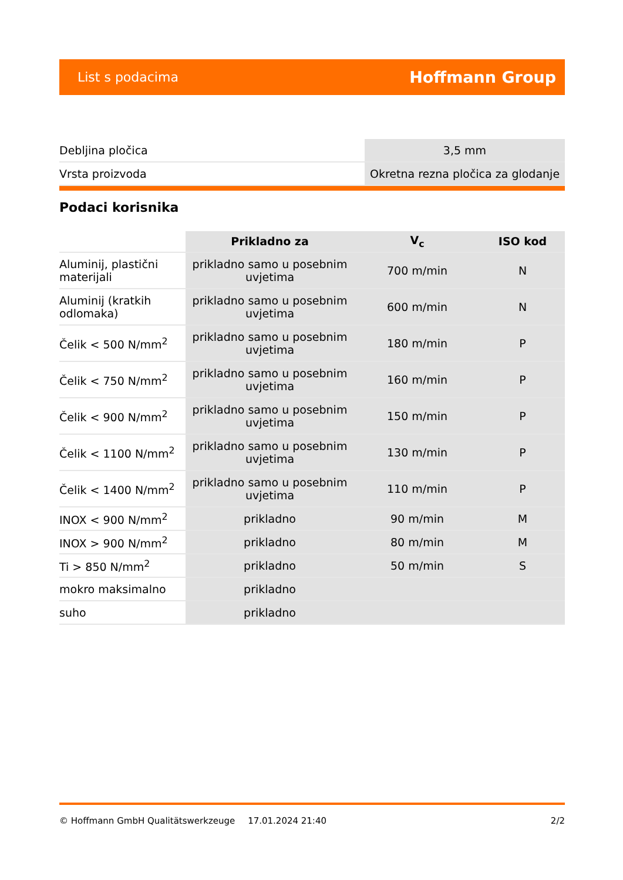List s podacima Hoffmann Group
| Debljina pločica | 3,5 mm |
| Vrsta proizvoda | Okretna rezna pločica za glodanje |
Podaci korisnika
| | Prikladno za | V<sub>c</sub> | ISO kod |
| --- | --- | --- | --- |
| Aluminij, plastični materijali | prikladno samo u posebnim uvjetima | 700 m/min | N |
| Aluminij (kratkih odlomaka) | prikladno samo u posebnim uvjetima | 600 m/min | N |
| Čelik < 500 N/mm<sup>2</sup> | prikladno samo u posebnim uvjetima | 180 m/min | P |
| Čelik < 750 N/mm<sup>2</sup> | prikladno samo u posebnim uvjetima | 160 m/min | P |
| Čelik < 900 N/mm<sup>2</sup> | prikladno samo u posebnim uvjetima | 150 m/min | P |
| Čelik < 1100 N/mm<sup>2</sup> | prikladno samo u posebnim uvjetima | 130 m/min | P |
| Čelik < 1400 N/mm<sup>2</sup> | prikladno samo u posebnim uvjetima | 110 m/min | P |
| INOX < 900 N/mm<sup>2</sup> | prikladno | 90 m/min | M |
| INOX > 900 N/mm<sup>2</sup> | prikladno | 80 m/min | M |
| Ti > 850 N/mm<sup>2</sup> | prikladno | 50 m/min | S |
| mokro maksimalno | prikladno | | |
| suho | prikladno | | |
© Hoffmann GmbH Qualitätswerkzeuge 17.01.2024 21:40 2/2